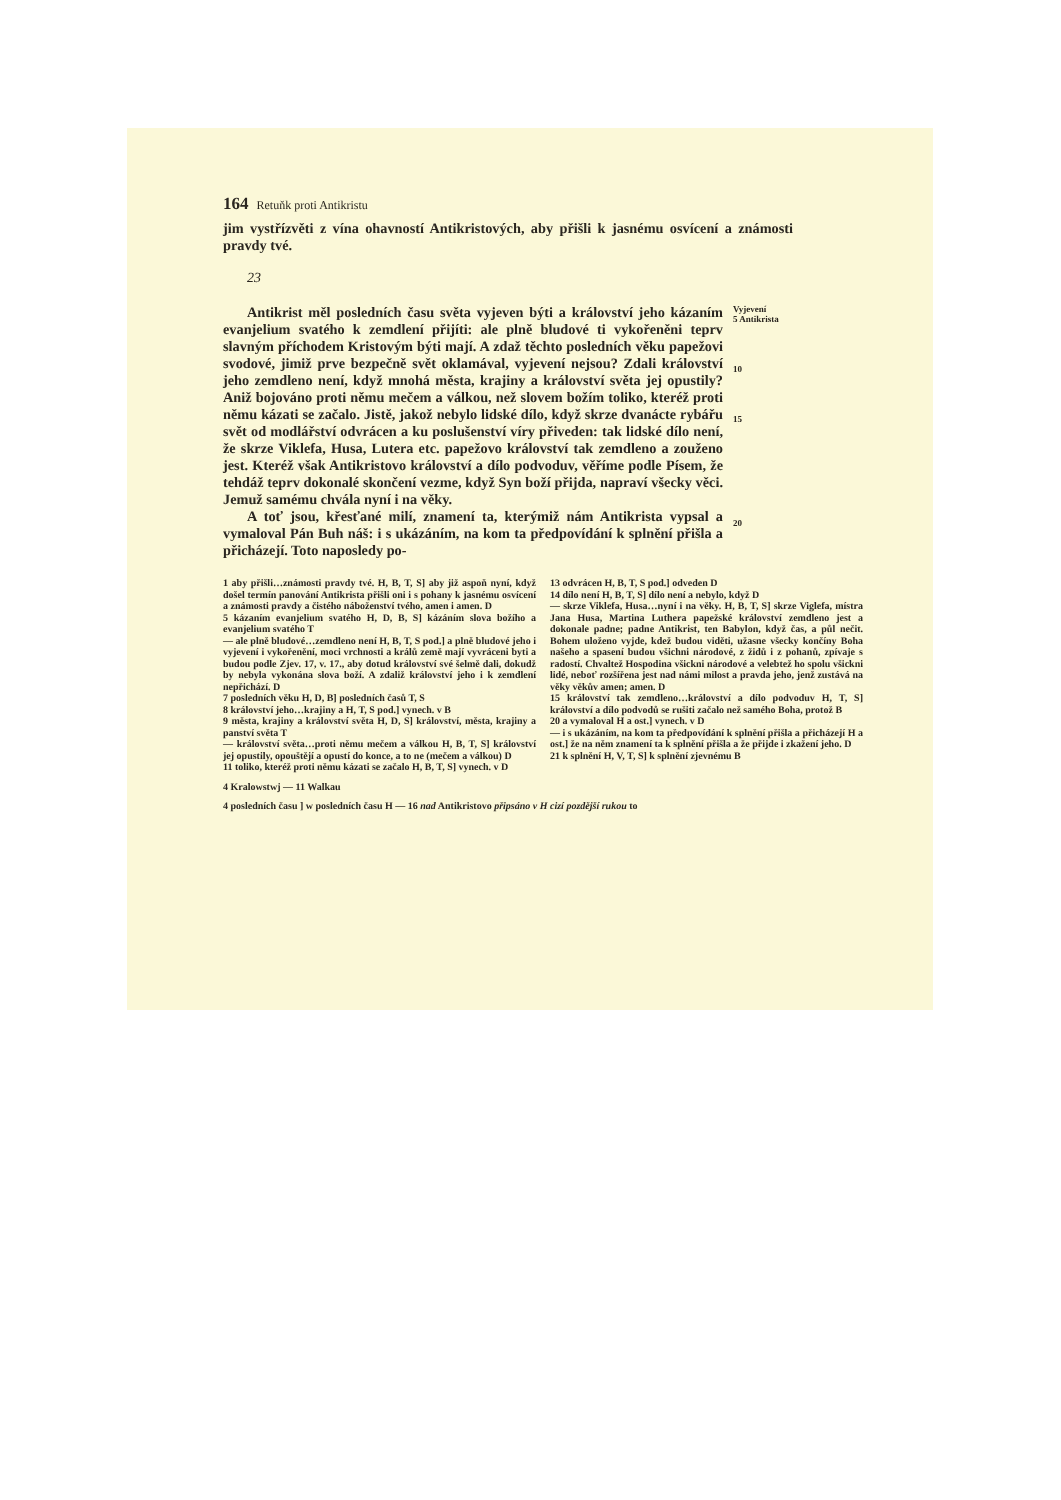164 Retuňk proti Antikristu
jim vystřízvěti z vína ohavností Antikristových, aby přišli k jasnému osvícení a známosti pravdy tvé.
23
Antikrist měl posledních času světa vyjeven býti a království jeho kázaním evanjelium svatého k zemdlení přijíti: ale plně bludové ti vykořeněni teprv slavným příchodem Kristovým býti mají. A zdaž těchto posledních věku papežovi svodové, jimiž prve bezpečně svět oklamával, vyjevení nejsou? Zdali království jeho zemdleno není, když mnohá města, krajiny a království světa jej opustily? Aniž bojováno proti němu mečem a válkou, než slovem božím toliko, kteréž proti němu kázati se začalo. Jistě, jakož nebylo lidské dílo, když skrze dvanácte rybářu svět od modlářství odvrácen a ku poslušenství víry přiveden: tak lidské dílo není, že skrze Viklefa, Husa, Lutera etc. papežovo království tak zemdleno a zouženo jest. Kteréž však Antikristovo království a dílo podvoduv, věříme podle Písem, že tehdáž teprv dokonalé skončení vezme, když Syn boží přijda, napraví všecky věci. Jemuž samému chvála nyní i na věky.
Vyjevení
5 Antikrista
10
15
A toť jsou, křesťané milí, znamení ta, kterýmiž nám Antikrista vypsal a vymaloval Pán Buh náš: i s ukázáním, na kom ta předpovídání k splnění přišla a přicházejí. Toto naposledy po-
20
1 aby přišli…známosti pravdy tvé. H, B, T, S] aby již aspoň nyní, když došel termín panování Antikrista přišli oni i s pohany k jasnému osvícení a známosti pravdy a čistého náboženství tvého, amen i amen. D
5 kázaním evanjelium svatého H, D, B, S] kázáním slova božího a evanjelium svatého T
— ale plně bludové…zemdleno není H, B, T, S pod.] a plně bludové jeho i vyjevení i vykořenění, moci vrchnosti a králů země mají vyvráceni byti a budou podle Zjev. 17, v. 17., aby dotud království své šelmě dali, dokudž by nebyla vykonána slova boží. A zdaliž království jeho i k zemdlení nepřichází. D
7 posledních věku H, D, B] posledních časů T, S
8 království jeho…krajiny a H, T, S pod.] vynech. v B
9 města, krajiny a království světa H, D, S] království, města, krajiny a panství světa T
— království světa…proti němu mečem a válkou H, B, T, S] království jej opustily, opouštějí a opustí do konce, a to ne (mečem a válkou) D
11 toliko, kteréž proti němu kázati se začalo H, B, T, S] vynech. v D
13 odvrácen H, B, T, S pod.] odveden D
14 dílo není H, B, T, S] dílo není a nebylo, když D
— skrze Viklefa, Husa…nyní i na věky. H, B, T, S] skrze Viglefa, místra Jana Husa, Martina Luthera papežské království zemdleno jest a dokonale padne; padne Antikrist, ten Babylon, když čas, a půl nečit. Bohem uloženo vyjde, kdež budou viděti, užasne všecky končíny Boha našeho a spasení budou všichni národové, z židů i z pohanů, zpívaje s radostí. Chvaltež Hospodina všickni národové a velebtež ho spolu všickni lidé, neboť rozšířena jest nad námi milost a pravda jeho, jenž zustává na věky věkův amen; amen. D
15 království tak zemdleno…království a dílo podvoduv H, T, S] království a dílo podvodů se rušiti začalo než samého Boha, protož B
20 a vymaloval H a ost.] vynech. v D
— i s ukázáním, na kom ta předpovídání k splnění přišla a přicházejí H a ost.] že na něm znamení ta k splnění přišla a že přijde i zkažení jeho. D
21 k splnění H, V, T, S] k splnění zjevnému B
4 Kralowstwj — 11 Walkau
4 posledních času ] w posledních času H — 16 nad Antikristovo připsáno v H cizí pozdější rukou to